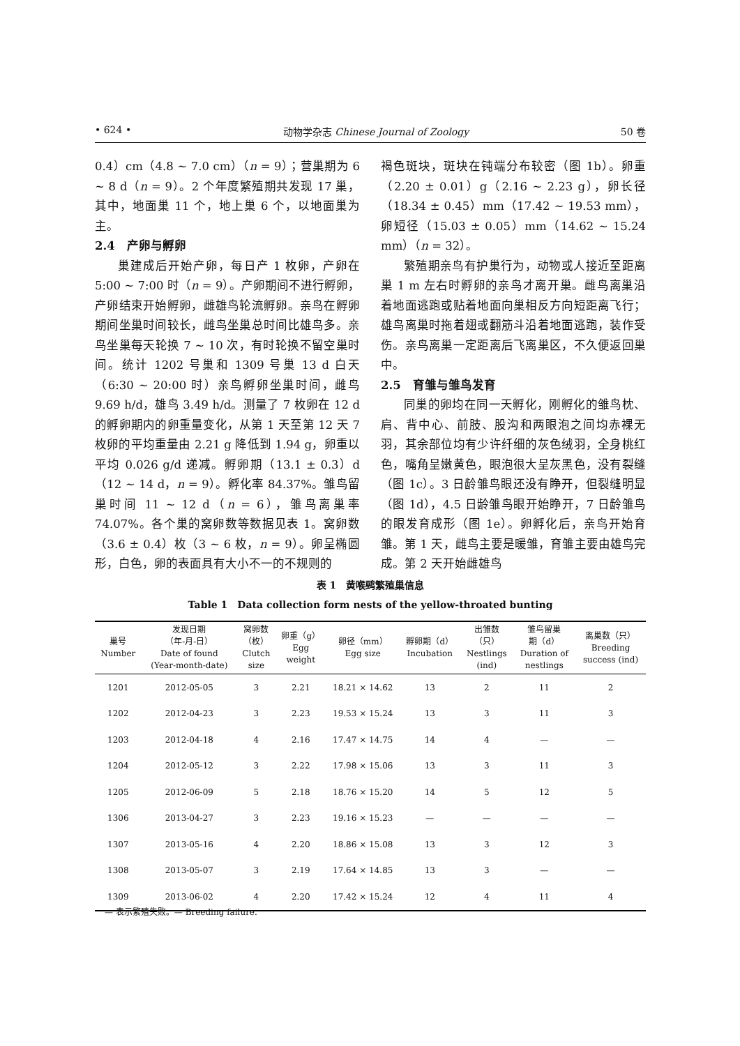• 624 • 动物学杂志 Chinese Journal of Zoology 50 卷
0.4）cm（4.8 ~ 7.0 cm）（n = 9）；营巢期为 6 ~ 8 d（n = 9）。2 个年度繁殖期共发现 17 巢，其中，地面巢 11 个，地上巢 6 个，以地面巢为主。
2.4　产卵与孵卵
巢建成后开始产卵，每日产 1 枚卵，产卵在 5:00 ~ 7:00 时（n = 9）。产卵期间不进行孵卵，产卵结束开始孵卵，雌雄鸟轮流孵卵。亲鸟在孵卵期间坐巢时间较长，雌鸟坐巢总时间比雄鸟多。亲鸟坐巢每天轮换 7 ~ 10 次，有时轮换不留空巢时间。统计 1202 号巢和 1309 号巢 13 d 白天（6:30 ~ 20:00 时）亲鸟孵卵坐巢时间，雌鸟 9.69 h/d，雄鸟 3.49 h/d。测量了 7 枚卵在 12 d 的孵卵期内的卵重量变化，从第 1 天至第 12 天 7 枚卵的平均重量由 2.21 g 降低到 1.94 g，卵重以平均 0.026 g/d 递减。孵卵期（13.1 ± 0.3）d（12 ~ 14 d，n = 9）。孵化率 84.37%。雏鸟留巢时间 11 ~ 12 d（n = 6），雏鸟离巢率 74.07%。各个巢的窝卵数等数据见表 1。窝卵数（3.6 ± 0.4）枚（3 ~ 6 枚，n = 9）。卵呈椭圆形，白色，卵的表面具有大小不一的不规则的
褐色斑块，斑块在钝端分布较密（图 1b）。卵重（2.20 ± 0.01）g（2.16 ~ 2.23 g），卵长径（18.34 ± 0.45）mm（17.42 ~ 19.53 mm），卵短径（15.03 ± 0.05）mm（14.62 ~ 15.24 mm）（n = 32）。
繁殖期亲鸟有护巢行为，动物或人接近至距离巢 1 m 左右时孵卵的亲鸟才离开巢。雌鸟离巢沿着地面逃跑或贴着地面向巢相反方向短距离飞行；雄鸟离巢时拖着翅或翻筋斗沿着地面逃跑，装作受伤。亲鸟离巢一定距离后飞离巢区，不久便返回巢中。
2.5　育雏与雏鸟发育
同巢的卵均在同一天孵化，刚孵化的雏鸟枕、肩、背中心、前肢、股沟和两眼泡之间均赤裸无羽，其余部位均有少许纤细的灰色绒羽，全身桃红色，嘴角呈嫩黄色，眼泡很大呈灰黑色，没有裂缝（图 1c）。3 日龄雏鸟眼还没有睁开，但裂缝明显（图 1d），4.5 日龄雏鸟眼开始睁开，7 日龄雏鸟的眼发育成形（图 1e）。卵孵化后，亲鸟开始育雏。第 1 天，雌鸟主要是暖雏，育雏主要由雄鸟完成。第 2 天开始雌雄鸟
表 1　黄喉鹀繁殖巢信息
Table 1　Data collection form nests of the yellow-throated bunting
| 巢号 Number | 发现日期 （年-月-日） Date of found (Year-month-date) | 窝卵数 （枚） Clutch size | 卵重（g） Egg weight | 卵径（mm） Egg size | 孵卵期（d） Incubation | 出雏数 （只） Nestlings (ind) | 雏鸟留巢 期（d） Duration of nestlings | 离巢数（只） Breeding success (ind) |
| --- | --- | --- | --- | --- | --- | --- | --- | --- |
| 1201 | 2012-05-05 | 3 | 2.21 | 18.21 × 14.62 | 13 | 2 | 11 | 2 |
| 1202 | 2012-04-23 | 3 | 2.23 | 19.53 × 15.24 | 13 | 3 | 11 | 3 |
| 1203 | 2012-04-18 | 4 | 2.16 | 17.47 × 14.75 | 14 | 4 | — | — |
| 1204 | 2012-05-12 | 3 | 2.22 | 17.98 × 15.06 | 13 | 3 | 11 | 3 |
| 1205 | 2012-06-09 | 5 | 2.18 | 18.76 × 15.20 | 14 | 5 | 12 | 5 |
| 1306 | 2013-04-27 | 3 | 2.23 | 19.16 × 15.23 | — | — | — | — |
| 1307 | 2013-05-16 | 4 | 2.20 | 18.86 × 15.08 | 13 | 3 | 12 | 3 |
| 1308 | 2013-05-07 | 3 | 2.19 | 17.64 × 14.85 | 13 | 3 | — | — |
| 1309 | 2013-06-02 | 4 | 2.20 | 17.42 × 15.24 | 12 | 4 | 11 | 4 |
— 表示繁殖失败。— Breeding failure.